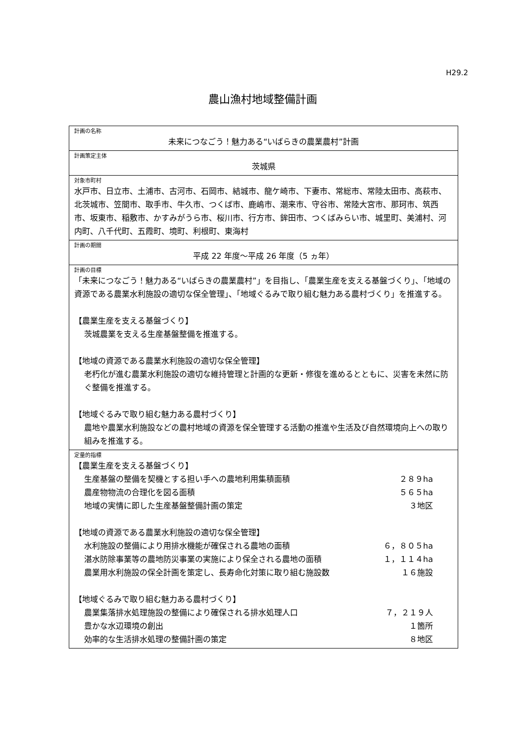H29.2
農山漁村地域整備計画
| 計画の名称 未来につなごう！魅力ある“いばらきの農業農村”計画 |
| 計画策定主体 茨城県 |
| 対象市町村 水戸市、日立市、土浦市、古河市、石岡市、結城市、龍ケ崎市、下妻市、常総市、常陸太田市、高萩市、北茨城市、笠間市、取手市、牛久市、つくば市、鹿嶋市、潮来市、守谷市、常陸大宮市、那珂市、筑西市、坂東市、稲敷市、かすみがうら市、桜川市、行方市、鉾田市、つくばみらい市、城里町、美浦村、河内町、八千代町、五霞町、境町、利根町、東海村 |
| 計画の期間 平成 22 年度～平成 26 年度（5 ヵ年） |
| 計画の目標 「未来につなごう！魅力ある“いばらきの農業農村”」を目指し、「農業生産を支える基盤づくり」、「地域の資源である農業水利施設の適切な保全管理」、「地域ぐるみで取り組む魅力ある農村づくり」を推進する。 【農業生産を支える基盤づくり】 茨城農業を支える生産基盤整備を推進する。 【地域の資源である農業水利施設の適切な保全管理】 老朽化が進む農業水利施設の適切な維持管理と計画的な更新・修復を進めるとともに、災害を未然に防ぐ整備を推進する。 【地域ぐるみで取り組む魅力ある農村づくり】 農地や農業水利施設などの農村地域の資源を保全管理する活動の推進や生活及び自然環境向上への取り組みを推進する。 |
| 定量的指標 【農業生産を支える基盤づくり】 生産基盤の整備を契機とする担い手への農地利用集積面積 ２８９ha 農産物物流の合理化を図る面積 ５６５ha 地域の実情に即した生産基盤整備計画の策定 ３地区 【地域の資源である農業水利施設の適切な保全管理】 水利施設の整備により用排水機能が確保される農地の面積 ６，８０５ha 湛水防除事業等の農地防災事業の実施により保全される農地の面積 １，１１４ha 農業用水利施設の保全計画を策定し、長寿命化対策に取り組む施設数 １６施設 【地域ぐるみで取り組む魅力ある農村づくり】 農業集落排水処理施設の整備により確保される排水処理人口 ７，２１９人 豊かな水辺環境の創出 １箇所 効率的な生活排水処理の整備計画の策定 ８地区 |